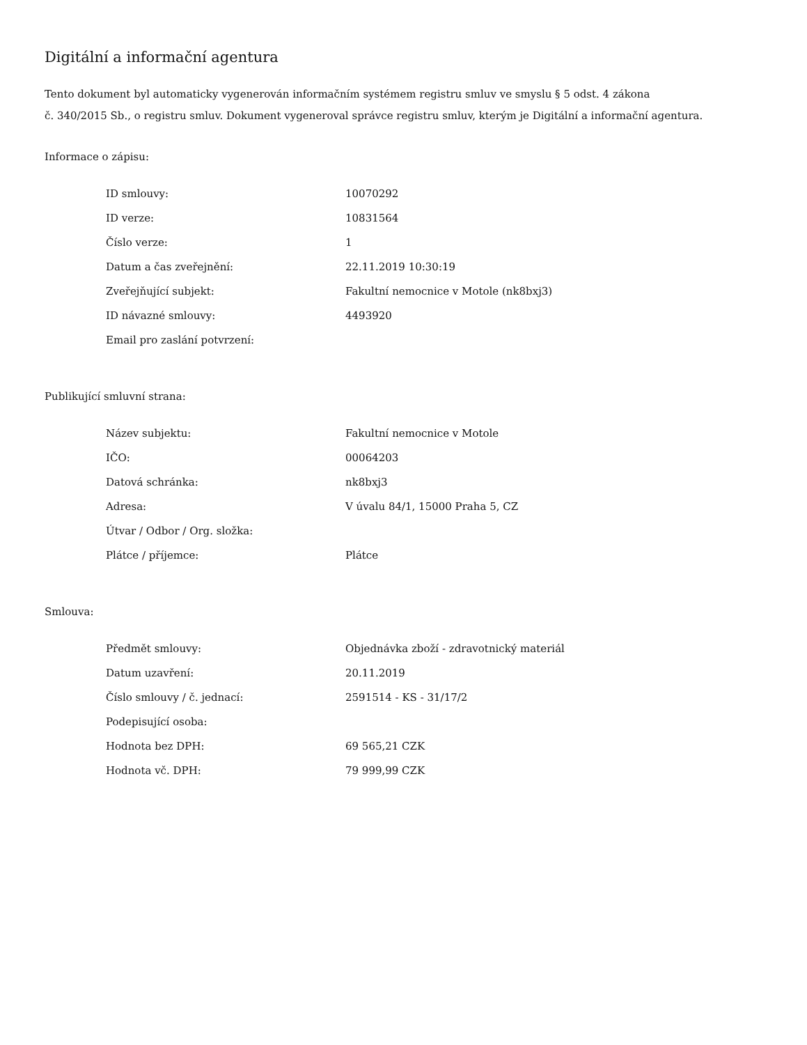Digitální a informační agentura
Tento dokument byl automaticky vygenerován informačním systémem registru smluv ve smyslu § 5 odst. 4 zákona
č. 340/2015 Sb., o registru smluv. Dokument vygeneroval správce registru smluv, kterým je Digitální a informační agentura.
Informace o zápisu:
| ID smlouvy: | 10070292 |
| ID verze: | 10831564 |
| Číslo verze: | 1 |
| Datum a čas zveřejnění: | 22.11.2019 10:30:19 |
| Zveřejňující subjekt: | Fakultní nemocnice v Motole (nk8bxj3) |
| ID návazné smlouvy: | 4493920 |
| Email pro zaslání potvrzení: | |
Publikující smluvní strana:
| Název subjektu: | Fakultní nemocnice v Motole |
| IČO: | 00064203 |
| Datová schránka: | nk8bxj3 |
| Adresa: | V úvalu 84/1, 15000 Praha 5, CZ |
| Útvar / Odbor / Org. složka: | |
| Plátce / příjemce: | Plátce |
Smlouva:
| Předmět smlouvy: | Objednávka zboží - zdravotnický materiál |
| Datum uzavření: | 20.11.2019 |
| Číslo smlouvy / č. jednací: | 2591514 - KS - 31/17/2 |
| Podepisující osoba: | |
| Hodnota bez DPH: | 69 565,21 CZK |
| Hodnota vč. DPH: | 79 999,99 CZK |